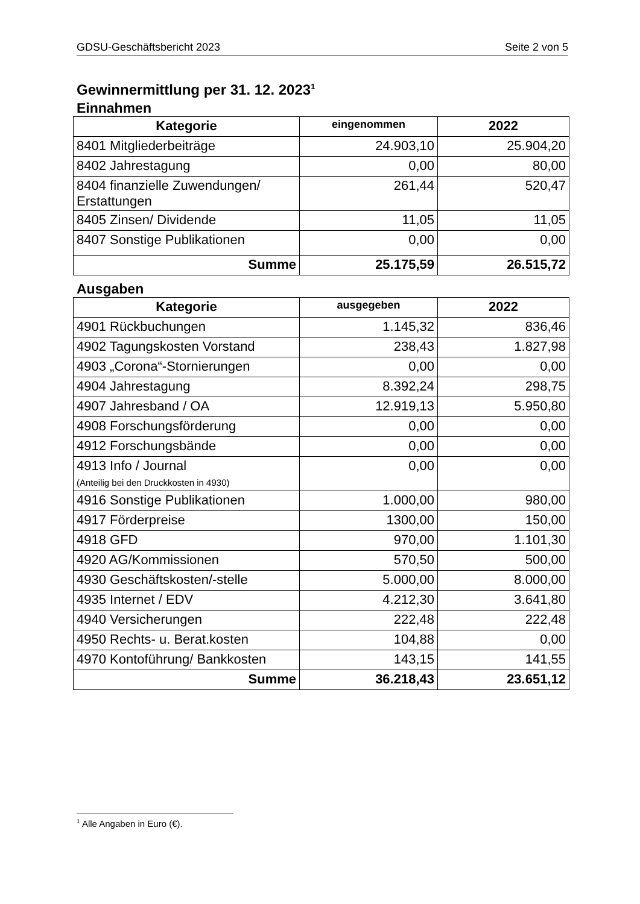GDSU-Geschäftsbericht 2023 Seite 2 von 5
Gewinnermittlung per 31. 12. 2023<sup>1</sup>
Einnahmen
| Kategorie | eingenommen | 2022 |
| --- | --- | --- |
| 8401 Mitgliederbeiträge | 24.903,10 | 25.904,20 |
| 8402 Jahrestagung | 0,00 | 80,00 |
| 8404 finanzielle Zuwendungen/ Erstattungen | 261,44 | 520,47 |
| 8405 Zinsen/ Dividende | 11,05 | 11,05 |
| 8407 Sonstige Publikationen | 0,00 | 0,00 |
| Summe | 25.175,59 | 26.515,72 |
Ausgaben
| Kategorie | ausgegeben | 2022 |
| --- | --- | --- |
| 4901 Rückbuchungen | 1.145,32 | 836,46 |
| 4902 Tagungskosten Vorstand | 238,43 | 1.827,98 |
| 4903 „Corona“-Stornierungen | 0,00 | 0,00 |
| 4904 Jahrestagung | 8.392,24 | 298,75 |
| 4907 Jahresband / OA | 12.919,13 | 5.950,80 |
| 4908 Forschungsförderung | 0,00 | 0,00 |
| 4912 Forschungsbände | 0,00 | 0,00 |
| 4913 Info / Journal (Anteilig bei den Druckkosten in 4930) | 0,00 | 0,00 |
| 4916 Sonstige Publikationen | 1.000,00 | 980,00 |
| 4917 Förderpreise | 1300,00 | 150,00 |
| 4918 GFD | 970,00 | 1.101,30 |
| 4920 AG/Kommissionen | 570,50 | 500,00 |
| 4930 Geschäftskosten/-stelle | 5.000,00 | 8.000,00 |
| 4935 Internet / EDV | 4.212,30 | 3.641,80 |
| 4940 Versicherungen | 222,48 | 222,48 |
| 4950 Rechts- u. Berat.kosten | 104,88 | 0,00 |
| 4970 Kontoführung/ Bankkosten | 143,15 | 141,55 |
| Summe | 36.218,43 | 23.651,12 |
<sup>1</sup> Alle Angaben in Euro (€).